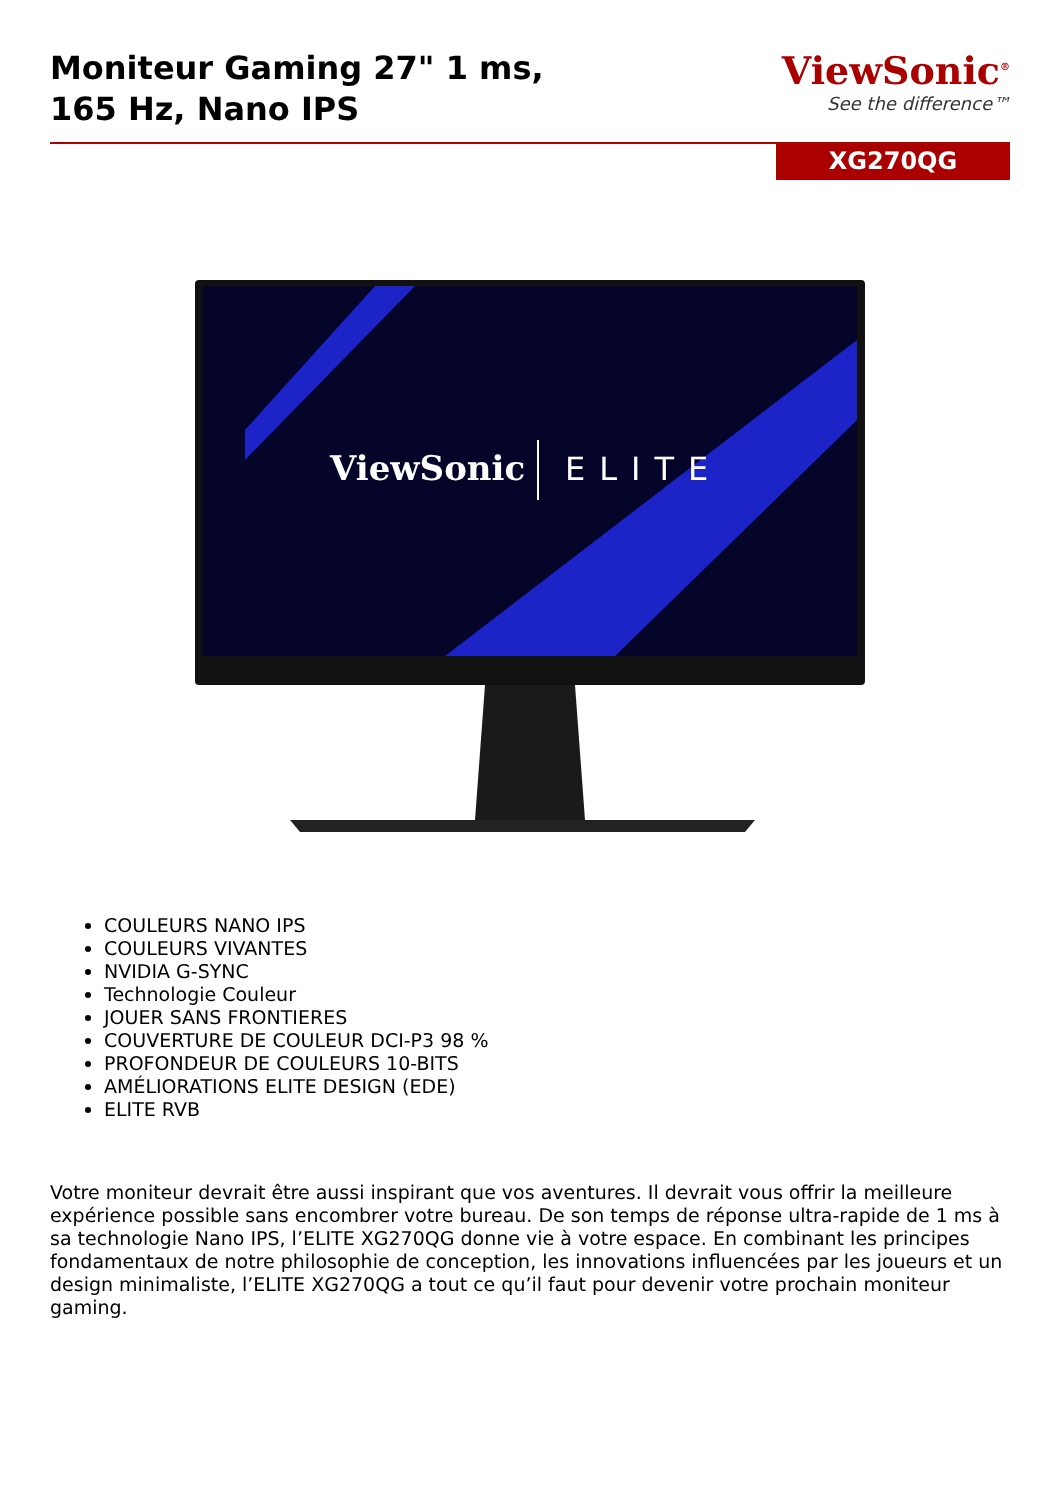Moniteur Gaming 27" 1 ms,
165 Hz, Nano IPS
ViewSonic<sup>®</sup>
See the difference™
XG270QG
ViewSonic
ELITE
COULEURS NANO IPS
COULEURS VIVANTES
NVIDIA G-SYNC
Technologie Couleur
JOUER SANS FRONTIERES
COUVERTURE DE COULEUR DCI-P3 98 %
PROFONDEUR DE COULEURS 10-BITS
AMÉLIORATIONS ELITE DESIGN (EDE)
ELITE RVB
Votre moniteur devrait être aussi inspirant que vos aventures. Il devrait vous offrir la meilleure expérience possible sans encombrer votre bureau. De son temps de réponse ultra-rapide de 1 ms à sa technologie Nano IPS, l’ELITE XG270QG donne vie à votre espace. En combinant les principes fondamentaux de notre philosophie de conception, les innovations influencées par les joueurs et un design minimaliste, l’ELITE XG270QG a tout ce qu’il faut pour devenir votre prochain moniteur gaming.